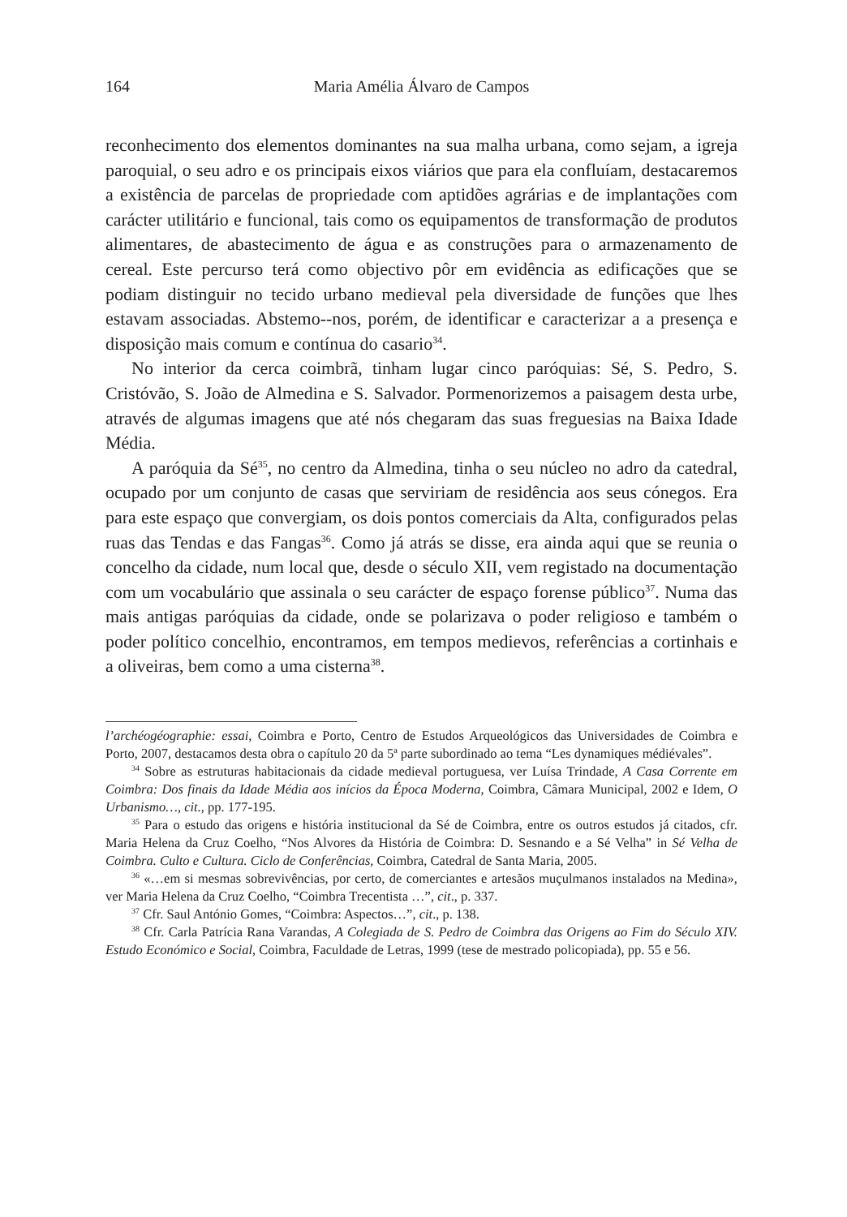164 Maria Amélia Álvaro de Campos
reconhecimento dos elementos dominantes na sua malha urbana, como sejam, a igreja paroquial, o seu adro e os principais eixos viários que para ela confluíam, destacaremos a existência de parcelas de propriedade com aptidões agrárias e de implantações com carácter utilitário e funcional, tais como os equipamentos de transformação de produtos alimentares, de abastecimento de água e as construções para o armazenamento de cereal. Este percurso terá como objectivo pôr em evidência as edificações que se podiam distinguir no tecido urbano medieval pela diversidade de funções que lhes estavam associadas. Abstemo--nos, porém, de identificar e caracterizar a a presença e disposição mais comum e contínua do casario<sup>34</sup>.
No interior da cerca coimbrã, tinham lugar cinco paróquias: Sé, S. Pedro, S. Cristóvão, S. João de Almedina e S. Salvador. Pormenorizemos a paisagem desta urbe, através de algumas imagens que até nós chegaram das suas freguesias na Baixa Idade Média.
A paróquia da Sé<sup>35</sup>, no centro da Almedina, tinha o seu núcleo no adro da catedral, ocupado por um conjunto de casas que serviriam de residência aos seus cónegos. Era para este espaço que convergiam, os dois pontos comerciais da Alta, configurados pelas ruas das Tendas e das Fangas<sup>36</sup>. Como já atrás se disse, era ainda aqui que se reunia o concelho da cidade, num local que, desde o século XII, vem registado na documentação com um vocabulário que assinala o seu carácter de espaço forense público<sup>37</sup>. Numa das mais antigas paróquias da cidade, onde se polarizava o poder religioso e também o poder político concelhio, encontramos, em tempos medievos, referências a cortinhais e a oliveiras, bem como a uma cisterna<sup>38</sup>.
l’archéogéographie: essai, Coimbra e Porto, Centro de Estudos Arqueológicos das Universidades de Coimbra e Porto, 2007, destacamos desta obra o capítulo 20 da 5ª parte subordinado ao tema “Les dynamiques médiévales”.
<sup>34</sup> Sobre as estruturas habitacionais da cidade medieval portuguesa, ver Luísa Trindade, A Casa Corrente em Coimbra: Dos finais da Idade Média aos inícios da Época Moderna, Coimbra, Câmara Municipal, 2002 e Idem, O Urbanismo…, cit., pp. 177-195.
<sup>35</sup> Para o estudo das origens e história institucional da Sé de Coimbra, entre os outros estudos já citados, cfr. Maria Helena da Cruz Coelho, “Nos Alvores da História de Coimbra: D. Sesnando e a Sé Velha” in Sé Velha de Coimbra. Culto e Cultura. Ciclo de Conferências, Coimbra, Catedral de Santa Maria, 2005.
<sup>36</sup> «…em si mesmas sobrevivências, por certo, de comerciantes e artesãos muçulmanos instalados na Medina», ver Maria Helena da Cruz Coelho, “Coimbra Trecentista …”, cit., p. 337.
<sup>37</sup> Cfr. Saul António Gomes, “Coimbra: Aspectos…”, cit., p. 138.
<sup>38</sup> Cfr. Carla Patrícia Rana Varandas, A Colegiada de S. Pedro de Coimbra das Origens ao Fim do Século XIV. Estudo Económico e Social, Coimbra, Faculdade de Letras, 1999 (tese de mestrado policopiada), pp. 55 e 56.